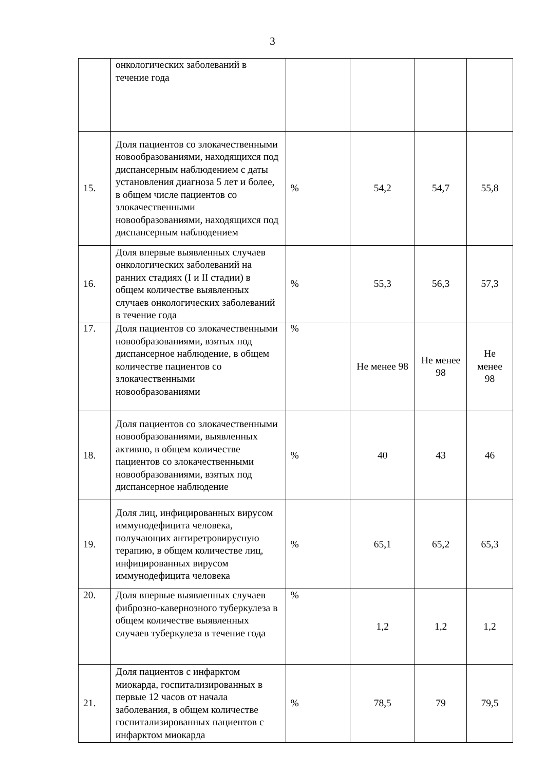3
| | онкологических заболеваний в течение года | | | | |
| 15. | Доля пациентов со злокачественными новообразованиями, находящихся под диспансерным наблюдением с даты установления диагноза 5 лет и более, в общем числе пациентов со злокачественными новообразованиями, находящихся под диспансерным наблюдением | % | 54,2 | 54,7 | 55,8 |
| 16. | Доля впервые выявленных случаев онкологических заболеваний на ранних стадиях (I и II стадии) в общем количестве выявленных случаев онкологических заболеваний в течение года | % | 55,3 | 56,3 | 57,3 |
| 17. | Доля пациентов со злокачественными новообразованиями, взятых под диспансерное наблюдение, в общем количестве пациентов со злокачественными новообразованиями | % | Не менее 98 | Не менее 98 | Не менее 98 |
| 18. | Доля пациентов со злокачественными новообразованиями, выявленных активно, в общем количестве пациентов со злокачественными новообразованиями, взятых под диспансерное наблюдение | % | 40 | 43 | 46 |
| 19. | Доля лиц, инфицированных вирусом иммунодефицита человека, получающих антиретровирусную терапию, в общем количестве лиц, инфицированных вирусом иммунодефицита человека | % | 65,1 | 65,2 | 65,3 |
| 20. | Доля впервые выявленных случаев фиброзно-кавернозного туберкулеза в общем количестве выявленных случаев туберкулеза в течение года | % | 1,2 | 1,2 | 1,2 |
| 21. | Доля пациентов с инфарктом миокарда, госпитализированных в первые 12 часов от начала заболевания, в общем количестве госпитализированных пациентов с инфарктом миокарда | % | 78,5 | 79 | 79,5 |